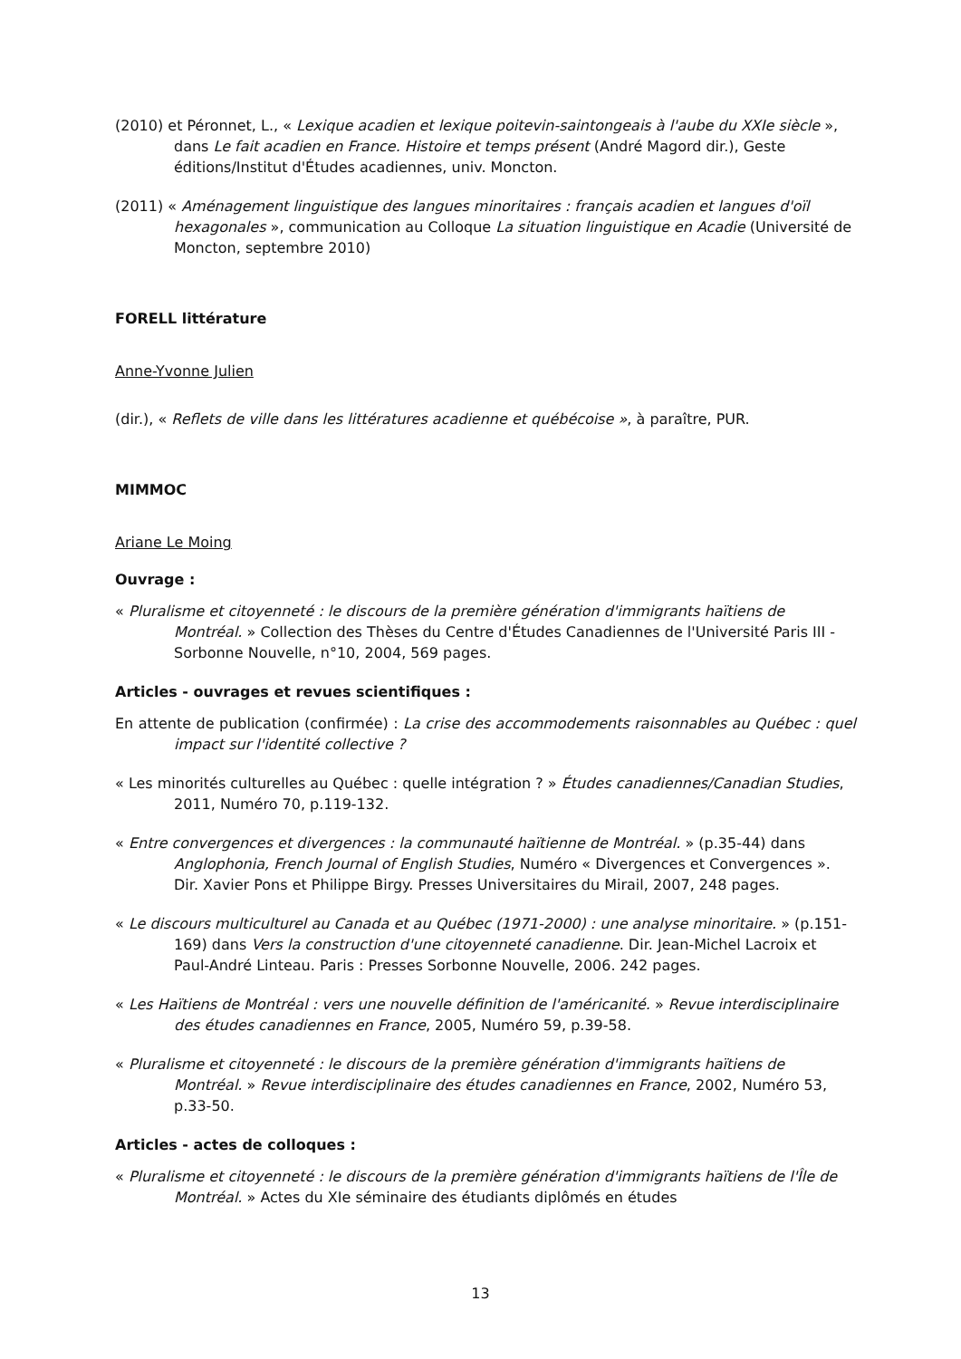(2010) et Péronnet, L., « Lexique acadien et lexique poitevin-saintongeais à l'aube du XXIe siècle », dans Le fait acadien en France. Histoire et temps présent (André Magord dir.), Geste éditions/Institut d'Études acadiennes, univ. Moncton.
(2011) « Aménagement linguistique des langues minoritaires : français acadien et langues d'oïl hexagonales », communication au Colloque La situation linguistique en Acadie (Université de Moncton, septembre 2010)
FORELL littérature
Anne-Yvonne Julien
(dir.), « Reflets de ville dans les littératures acadienne et québécoise », à paraître, PUR.
MIMMOC
Ariane Le Moing
Ouvrage :
« Pluralisme et citoyenneté : le discours de la première génération d'immigrants haïtiens de Montréal. » Collection des Thèses du Centre d'Études Canadiennes de l'Université Paris III - Sorbonne Nouvelle, n°10, 2004, 569 pages.
Articles - ouvrages et revues scientifiques :
En attente de publication (confirmée) : La crise des accommodements raisonnables au Québec : quel impact sur l'identité collective ?
« Les minorités culturelles au Québec : quelle intégration ? » Études canadiennes/Canadian Studies, 2011, Numéro 70, p.119-132.
« Entre convergences et divergences : la communauté haïtienne de Montréal. » (p.35-44) dans Anglophonia, French Journal of English Studies, Numéro « Divergences et Convergences ». Dir. Xavier Pons et Philippe Birgy. Presses Universitaires du Mirail, 2007, 248 pages.
« Le discours multiculturel au Canada et au Québec (1971-2000) : une analyse minoritaire. » (p.151-169) dans Vers la construction d'une citoyenneté canadienne. Dir. Jean-Michel Lacroix et Paul-André Linteau. Paris : Presses Sorbonne Nouvelle, 2006. 242 pages.
« Les Haïtiens de Montréal : vers une nouvelle définition de l'américanité. » Revue interdisciplinaire des études canadiennes en France, 2005, Numéro 59, p.39-58.
« Pluralisme et citoyenneté : le discours de la première génération d'immigrants haïtiens de Montréal. » Revue interdisciplinaire des études canadiennes en France, 2002, Numéro 53, p.33-50.
Articles - actes de colloques :
« Pluralisme et citoyenneté : le discours de la première génération d'immigrants haïtiens de l'Île de Montréal. » Actes du XIe séminaire des étudiants diplômés en études
13